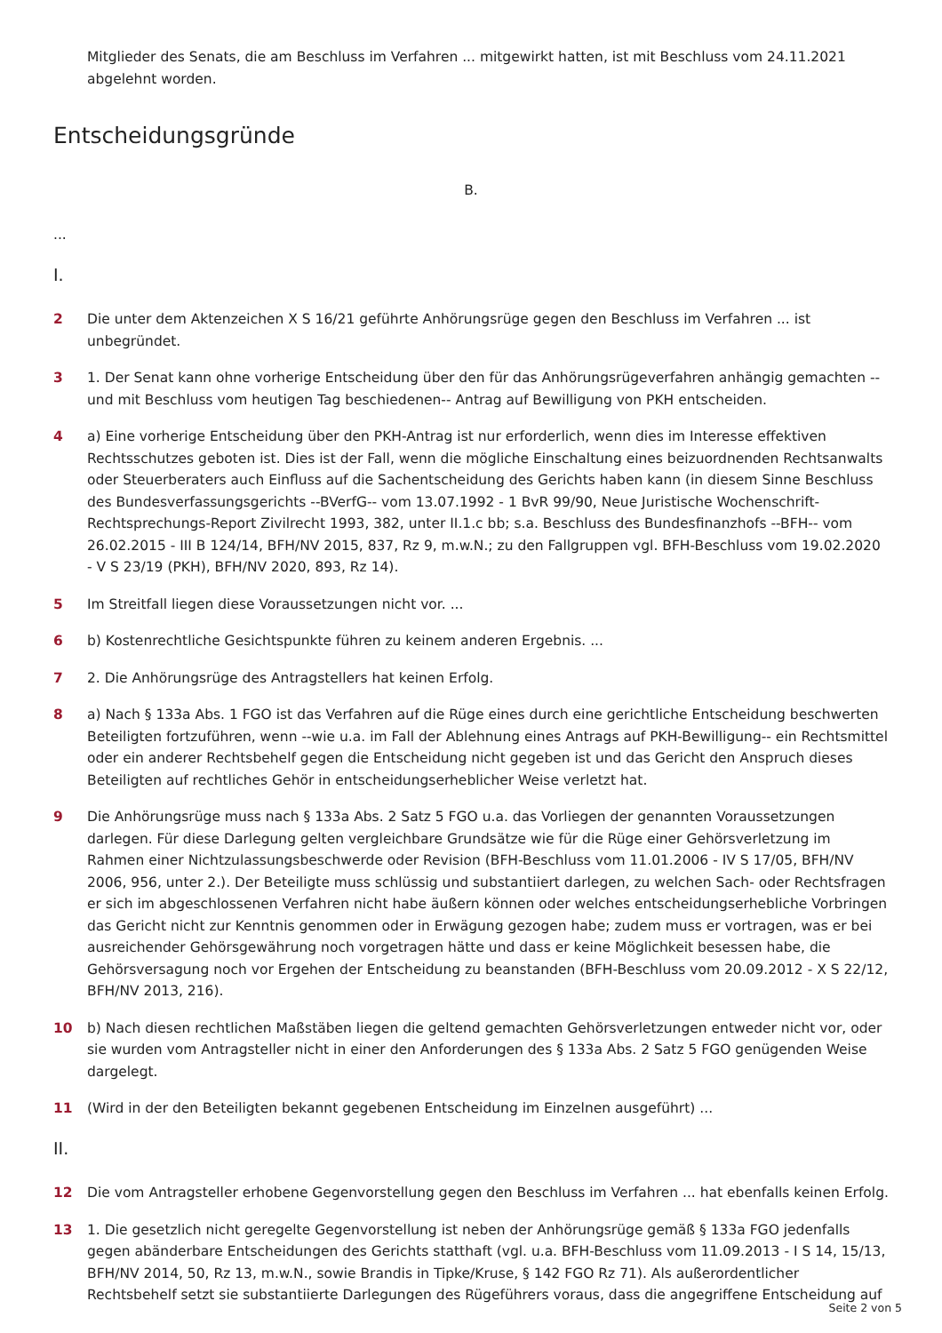Mitglieder des Senats, die am Beschluss im Verfahren ... mitgewirkt hatten, ist mit Beschluss vom 24.11.2021 abgelehnt worden.
Entscheidungsgründe
B.
...
I.
2 Die unter dem Aktenzeichen X S 16/21 geführte Anhörungsrüge gegen den Beschluss im Verfahren ... ist unbegründet.
3 1. Der Senat kann ohne vorherige Entscheidung über den für das Anhörungsrügeverfahren anhängig gemachten --und mit Beschluss vom heutigen Tag beschiedenen-- Antrag auf Bewilligung von PKH entscheiden.
4 a) Eine vorherige Entscheidung über den PKH-Antrag ist nur erforderlich, wenn dies im Interesse effektiven Rechtsschutzes geboten ist. Dies ist der Fall, wenn die mögliche Einschaltung eines beizuordnenden Rechtsanwalts oder Steuerberaters auch Einfluss auf die Sachentscheidung des Gerichts haben kann (in diesem Sinne Beschluss des Bundesverfassungsgerichts --BVerfG-- vom 13.07.1992 - 1 BvR 99/90, Neue Juristische Wochenschrift-Rechtsprechungs-Report Zivilrecht 1993, 382, unter II.1.c bb; s.a. Beschluss des Bundesfinanzhofs --BFH-- vom 26.02.2015 - III B 124/14, BFH/NV 2015, 837, Rz 9, m.w.N.; zu den Fallgruppen vgl. BFH-Beschluss vom 19.02.2020 - V S 23/19 (PKH), BFH/NV 2020, 893, Rz 14).
5 Im Streitfall liegen diese Voraussetzungen nicht vor. ...
6 b) Kostenrechtliche Gesichtspunkte führen zu keinem anderen Ergebnis. ...
7 2. Die Anhörungsrüge des Antragstellers hat keinen Erfolg.
8 a) Nach § 133a Abs. 1 FGO ist das Verfahren auf die Rüge eines durch eine gerichtliche Entscheidung beschwerten Beteiligten fortzuführen, wenn --wie u.a. im Fall der Ablehnung eines Antrags auf PKH-Bewilligung-- ein Rechtsmittel oder ein anderer Rechtsbehelf gegen die Entscheidung nicht gegeben ist und das Gericht den Anspruch dieses Beteiligten auf rechtliches Gehör in entscheidungserheblicher Weise verletzt hat.
9 Die Anhörungsrüge muss nach § 133a Abs. 2 Satz 5 FGO u.a. das Vorliegen der genannten Voraussetzungen darlegen. Für diese Darlegung gelten vergleichbare Grundsätze wie für die Rüge einer Gehörsverletzung im Rahmen einer Nichtzulassungsbeschwerde oder Revision (BFH-Beschluss vom 11.01.2006 - IV S 17/05, BFH/NV 2006, 956, unter 2.). Der Beteiligte muss schlüssig und substantiiert darlegen, zu welchen Sach- oder Rechtsfragen er sich im abgeschlossenen Verfahren nicht habe äußern können oder welches entscheidungserhebliche Vorbringen das Gericht nicht zur Kenntnis genommen oder in Erwägung gezogen habe; zudem muss er vortragen, was er bei ausreichender Gehörsgewährung noch vorgetragen hätte und dass er keine Möglichkeit besessen habe, die Gehörsversagung noch vor Ergehen der Entscheidung zu beanstanden (BFH-Beschluss vom 20.09.2012 - X S 22/12, BFH/NV 2013, 216).
10 b) Nach diesen rechtlichen Maßstäben liegen die geltend gemachten Gehörsverletzungen entweder nicht vor, oder sie wurden vom Antragsteller nicht in einer den Anforderungen des § 133a Abs. 2 Satz 5 FGO genügenden Weise dargelegt.
11 (Wird in der den Beteiligten bekannt gegebenen Entscheidung im Einzelnen ausgeführt) ...
II.
12 Die vom Antragsteller erhobene Gegenvorstellung gegen den Beschluss im Verfahren ... hat ebenfalls keinen Erfolg.
13 1. Die gesetzlich nicht geregelte Gegenvorstellung ist neben der Anhörungsrüge gemäß § 133a FGO jedenfalls gegen abänderbare Entscheidungen des Gerichts statthaft (vgl. u.a. BFH-Beschluss vom 11.09.2013 - I S 14, 15/13, BFH/NV 2014, 50, Rz 13, m.w.N., sowie Brandis in Tipke/Kruse, § 142 FGO Rz 71). Als außerordentlicher Rechtsbehelf setzt sie substantiierte Darlegungen des Rügeführers voraus, dass die angegriffene Entscheidung auf
Seite 2 von 5